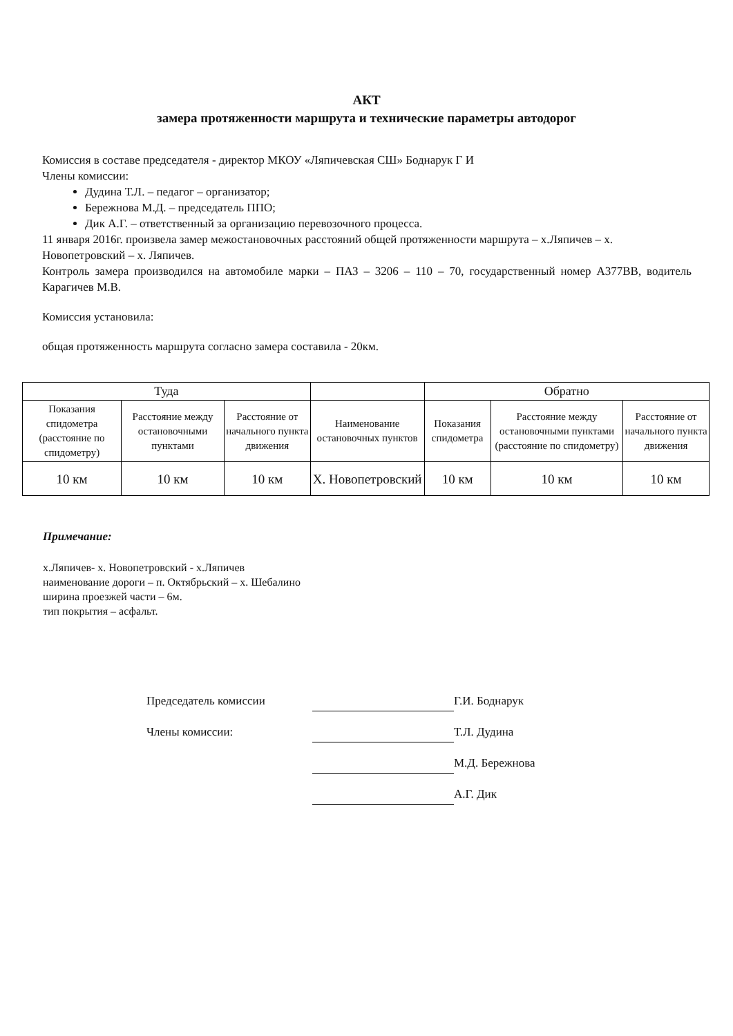АКТ
замера протяженности маршрута и технические параметры автодорог
Комиссия в составе председателя - директор МКОУ «Ляпичевская СШ» Боднарук Г И
Члены комиссии:
Дудина Т.Л. – педагог – организатор;
Бережнова М.Д. – председатель ППО;
Дик А.Г. – ответственный за организацию перевозочного процесса.
11 января 2016г. произвела замер межостановочных расстояний общей протяженности маршрута – х.Ляпичев – х. Новопетровский – х. Ляпичев.
Контроль замера производился на автомобиле марки – ПАЗ – 3206 – 110 – 70, государственный номер А377ВВ, водитель Карагичев М.В.
Комиссия установила:
общая протяженность маршрута согласно замера составила - 20км.
| Туда | | | | Обратно | | |
| --- | --- | --- | --- | --- | --- | --- |
| Показания спидометра (расстояние по спидометру) | Расстояние между остановочными пунктами | Расстояние от начального пункта движения | Наименование остановочных пунктов | Показания спидометра | Расстояние между остановочными пунктами (расстояние по спидометру) | Расстояние от начального пункта движения |
| 10 км | 10 км | 10 км | Х. Новопетровский | 10 км | 10 км | 10 км |
Примечание:
х.Ляпичев- х. Новопетровский - х.Ляпичев
наименование дороги – п. Октябрьский – х. Шебалино
ширина проезжей части – 6м.
тип покрытия – асфальт.
Председатель комиссии
Г.И. Боднарук
Члены комиссии:
Т.Л. Дудина
М.Д. Бережнова
А.Г. Дик